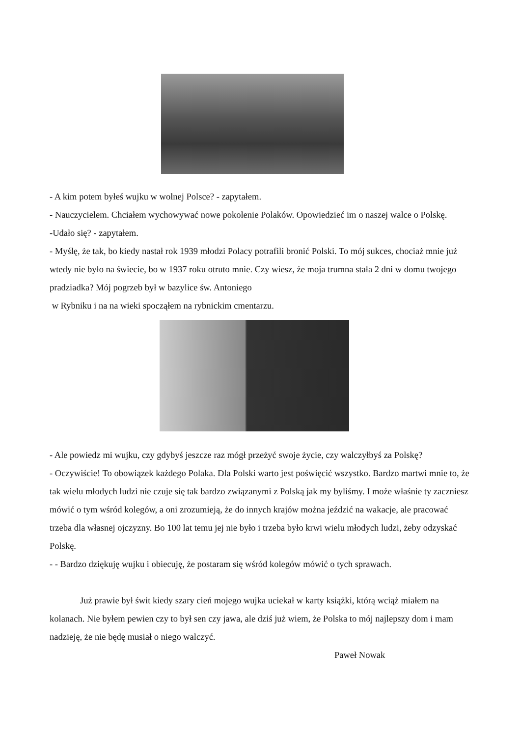- A kim potem byłeś wujku w wolnej Polsce? - zapytałem.
- Nauczycielem. Chciałem wychowywać nowe pokolenie Polaków. Opowiedzieć im o naszej walce o Polskę.
-Udało się? - zapytałem.
- Myślę, że tak, bo kiedy nastał rok 1939 młodzi Polacy potrafili bronić Polski. To mój sukces, chociaż mnie już wtedy nie było na świecie, bo w 1937 roku otruto mnie. Czy wiesz, że moja trumna stała 2 dni w domu twojego pradziadka? Mój pogrzeb był w bazylice św. Antoniego
w Rybniku i na na wieki spocząłem na rybnickim cmentarzu.
- Ale powiedz mi wujku, czy gdybyś jeszcze raz mógł przeżyć swoje życie, czy walczyłbyś za Polskę?
- Oczywiście! To obowiązek każdego Polaka. Dla Polski warto jest poświęcić wszystko. Bardzo martwi mnie to, że tak wielu młodych ludzi nie czuje się tak bardzo związanymi z Polską jak my byliśmy. I może właśnie ty zaczniesz mówić o tym wśród kolegów, a oni zrozumieją, że do innych krajów można jeździć na wakacje, ale pracować trzeba dla własnej ojczyzny. Bo 100 lat temu jej nie było i trzeba było krwi wielu młodych ludzi, żeby odzyskać Polskę.
- - Bardzo dziękuję wujku i obiecuję, że postaram się wśród kolegów mówić o tych sprawach.
Już prawie był świt kiedy szary cień mojego wujka uciekał w karty książki, którą wciąż miałem na kolanach. Nie byłem pewien czy to był sen czy jawa, ale dziś już wiem, że Polska to mój najlepszy dom i mam nadzieję, że nie będę musiał o niego walczyć.
Paweł Nowak